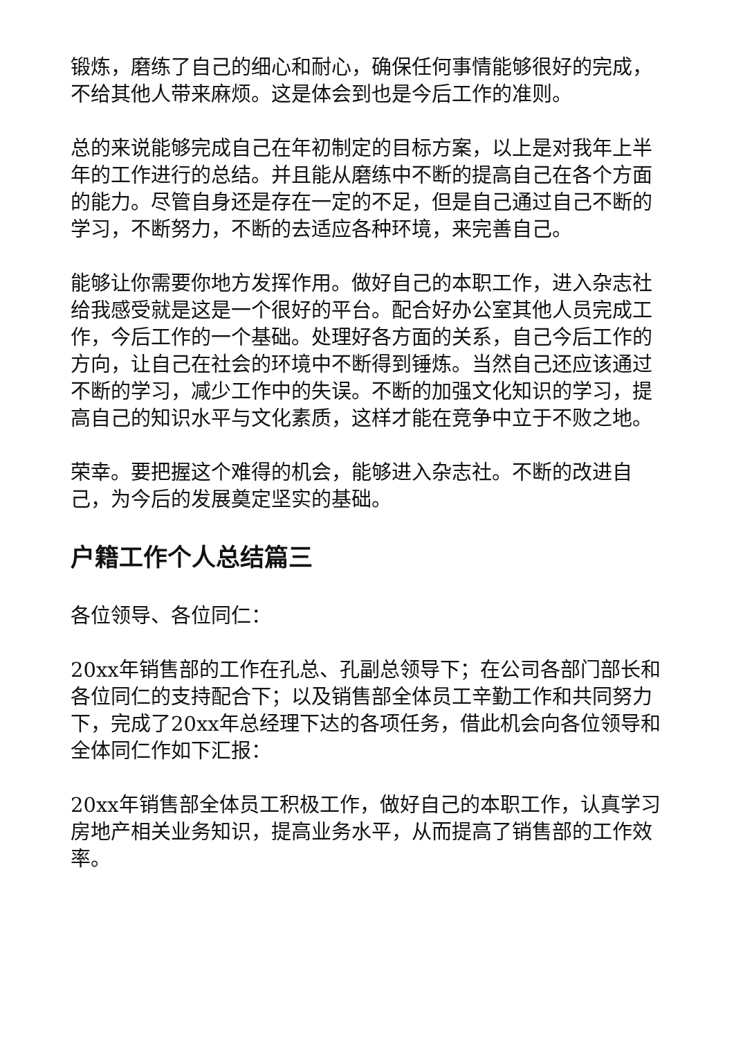锻炼，磨练了自己的细心和耐心，确保任何事情能够很好的完成，不给其他人带来麻烦。这是体会到也是今后工作的准则。
总的来说能够完成自己在年初制定的目标方案，以上是对我年上半年的工作进行的总结。并且能从磨练中不断的提高自己在各个方面的能力。尽管自身还是存在一定的不足，但是自己通过自己不断的学习，不断努力，不断的去适应各种环境，来完善自己。
能够让你需要你地方发挥作用。做好自己的本职工作，进入杂志社给我感受就是这是一个很好的平台。配合好办公室其他人员完成工作，今后工作的一个基础。处理好各方面的关系，自己今后工作的方向，让自己在社会的环境中不断得到锤炼。当然自己还应该通过不断的学习，减少工作中的失误。不断的加强文化知识的学习，提高自己的知识水平与文化素质，这样才能在竞争中立于不败之地。
荣幸。要把握这个难得的机会，能够进入杂志社。不断的改进自己，为今后的发展奠定坚实的基础。
户籍工作个人总结篇三
各位领导、各位同仁：
20xx年销售部的工作在孔总、孔副总领导下；在公司各部门部长和各位同仁的支持配合下；以及销售部全体员工辛勤工作和共同努力下，完成了20xx年总经理下达的各项任务，借此机会向各位领导和全体同仁作如下汇报：
20xx年销售部全体员工积极工作，做好自己的本职工作，认真学习房地产相关业务知识，提高业务水平，从而提高了销售部的工作效率。